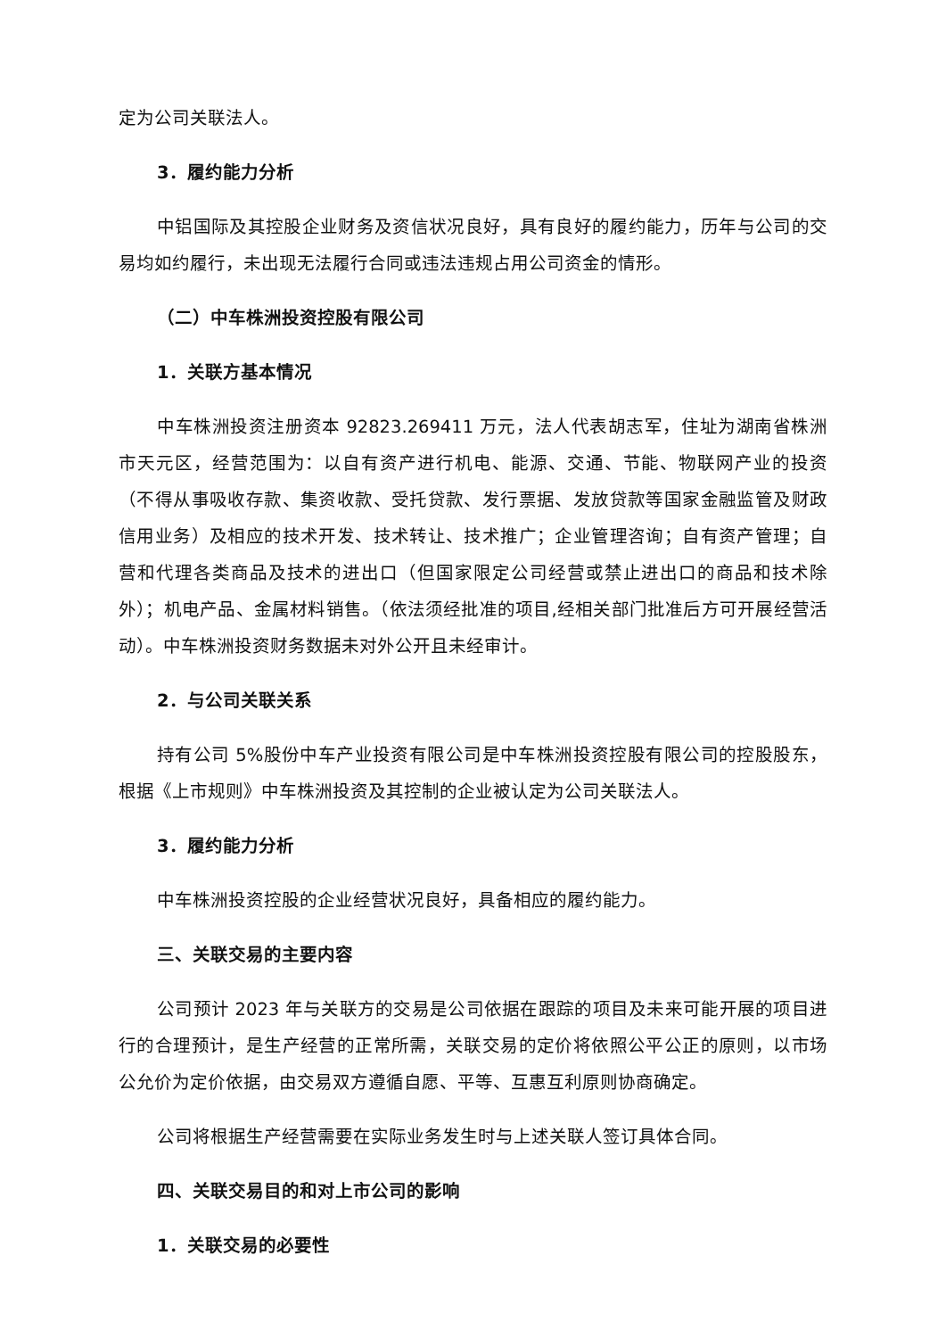定为公司关联法人。
3．履约能力分析
中铝国际及其控股企业财务及资信状况良好，具有良好的履约能力，历年与公司的交易均如约履行，未出现无法履行合同或违法违规占用公司资金的情形。
（二）中车株洲投资控股有限公司
1．关联方基本情况
中车株洲投资注册资本 92823.269411 万元，法人代表胡志军，住址为湖南省株洲市天元区，经营范围为：以自有资产进行机电、能源、交通、节能、物联网产业的投资（不得从事吸收存款、集资收款、受托贷款、发行票据、发放贷款等国家金融监管及财政信用业务）及相应的技术开发、技术转让、技术推广；企业管理咨询；自有资产管理；自营和代理各类商品及技术的进出口（但国家限定公司经营或禁止进出口的商品和技术除外）；机电产品、金属材料销售。（依法须经批准的项目,经相关部门批准后方可开展经营活动）。中车株洲投资财务数据未对外公开且未经审计。
2．与公司关联关系
持有公司 5%股份中车产业投资有限公司是中车株洲投资控股有限公司的控股股东，根据《上市规则》中车株洲投资及其控制的企业被认定为公司关联法人。
3．履约能力分析
中车株洲投资控股的企业经营状况良好，具备相应的履约能力。
三、关联交易的主要内容
公司预计 2023 年与关联方的交易是公司依据在跟踪的项目及未来可能开展的项目进行的合理预计，是生产经营的正常所需，关联交易的定价将依照公平公正的原则，以市场公允价为定价依据，由交易双方遵循自愿、平等、互惠互利原则协商确定。
公司将根据生产经营需要在实际业务发生时与上述关联人签订具体合同。
四、关联交易目的和对上市公司的影响
1．关联交易的必要性